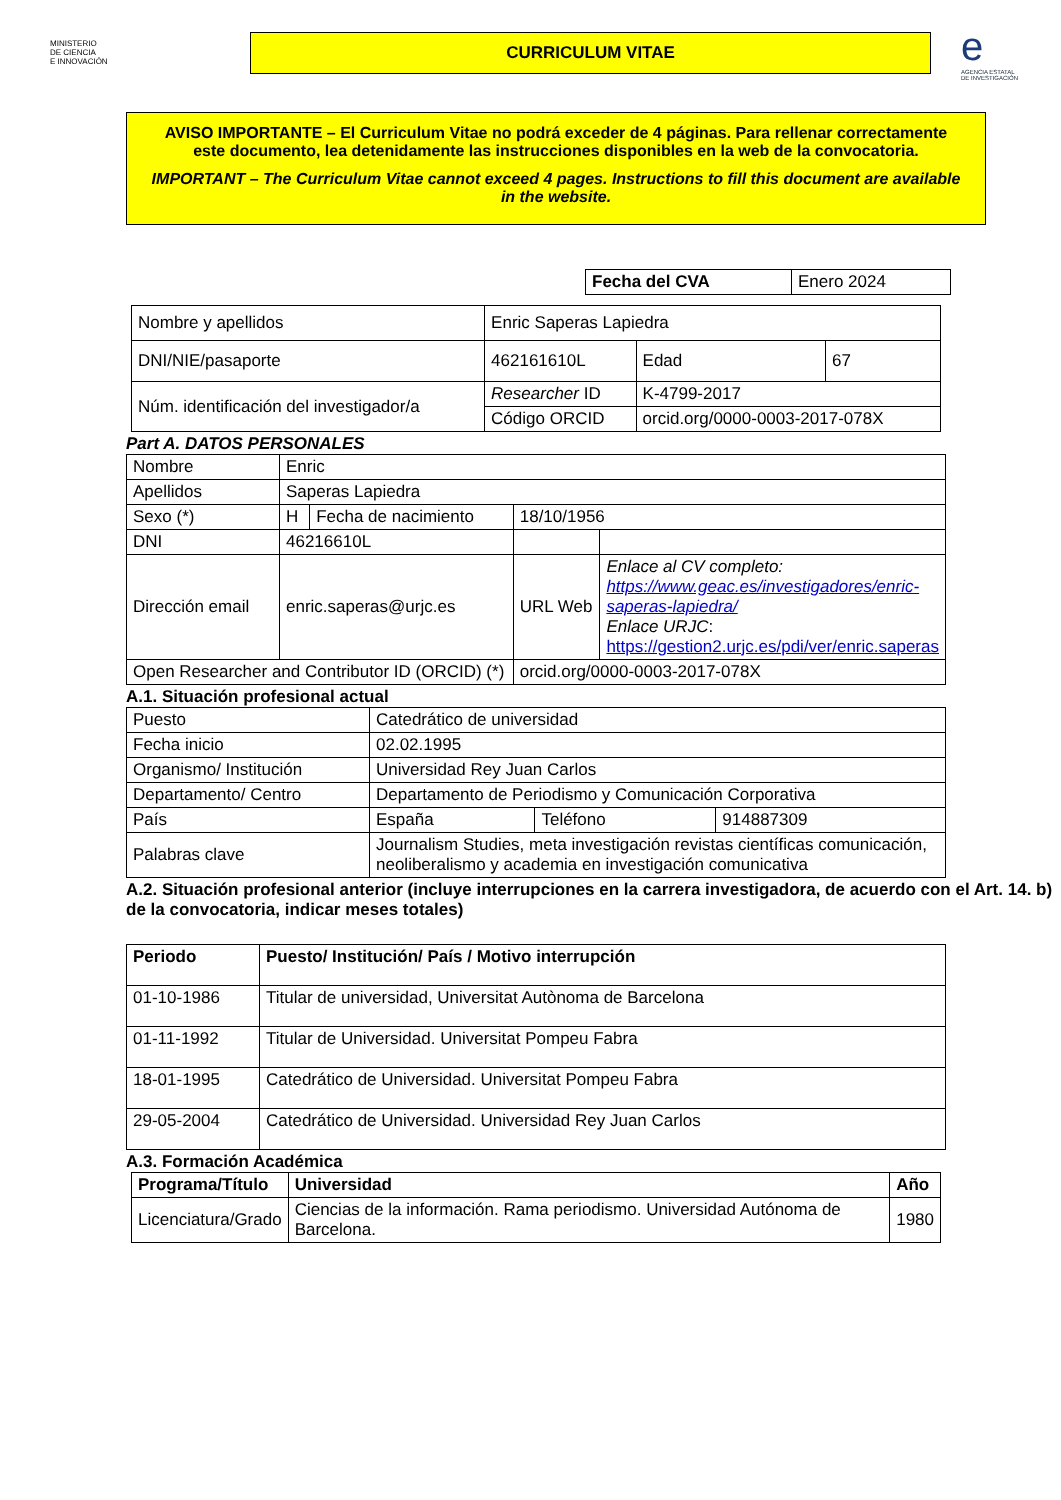MINISTERIO
DE CIENCIA
E INNOVACIÓN
CURRICULUM VITAE
e
AGENCIA ESTATAL DE INVESTIGACIÓN
AVISO IMPORTANTE – El Curriculum Vitae no podrá exceder de 4 páginas. Para rellenar correctamente este documento, lea detenidamente las instrucciones disponibles en la web de la convocatoria.
IMPORTANT – The Curriculum Vitae cannot exceed 4 pages. Instructions to fill this document are available in the website.
| Fecha del CVA | Enero 2024 |
| Nombre y apellidos | Enric Saperas Lapiedra | | |
| DNI/NIE/pasaporte | 462161610L | Edad | 67 |
| Núm. identificación del investigador/a | Researcher ID | K-4799-2017 | |
| | Código ORCID | orcid.org/0000-0003-2017-078X | |
Part A. DATOS PERSONALES
| Nombre | Enric | | | |
| Apellidos | Saperas Lapiedra | | | |
| Sexo (*) | H | Fecha de nacimiento | 18/10/1956 | |
| DNI | 46216610L | | | |
| Dirección email | enric.saperas@urjc.es | | URL Web | Enlace al CV completo: https://www.geac.es/investigadores/enric-saperas-lapiedra/ Enlace URJC : https://gestion2.urjc.es/pdi/ver/enric.saperas |
| Open Researcher and Contributor ID (ORCID) (*) | | | orcid.org/0000-0003-2017-078X | |
A.1. Situación profesional actual
| Puesto | Catedrático de universidad | | |
| Fecha inicio | 02.02.1995 | | |
| Organismo/ Institución | Universidad Rey Juan Carlos | | |
| Departamento/ Centro | Departamento de Periodismo y Comunicación Corporativa | | |
| País | España | Teléfono | 914887309 |
| Palabras clave | Journalism Studies, meta investigación revistas científicas comunicación, neoliberalismo y academia en investigación comunicativa | | |
A.2. Situación profesional anterior (incluye interrupciones en la carrera investigadora, de acuerdo con el Art. 14. b) de la convocatoria, indicar meses totales)
| Periodo | Puesto/ Institución/ País / Motivo interrupción |
| --- | --- |
| 01-10-1986 | Titular de universidad, Universitat Autònoma de Barcelona |
| 01-11-1992 | Titular de Universidad. Universitat Pompeu Fabra |
| 18-01-1995 | Catedrático de Universidad. Universitat Pompeu Fabra |
| 29-05-2004 | Catedrático de Universidad. Universidad Rey Juan Carlos |
A.3. Formación Académica
| Programa/Título | Universidad | Año |
| --- | --- | --- |
| Licenciatura/Grado | Ciencias de la información. Rama periodismo. Universidad Autónoma de Barcelona. | 1980 |